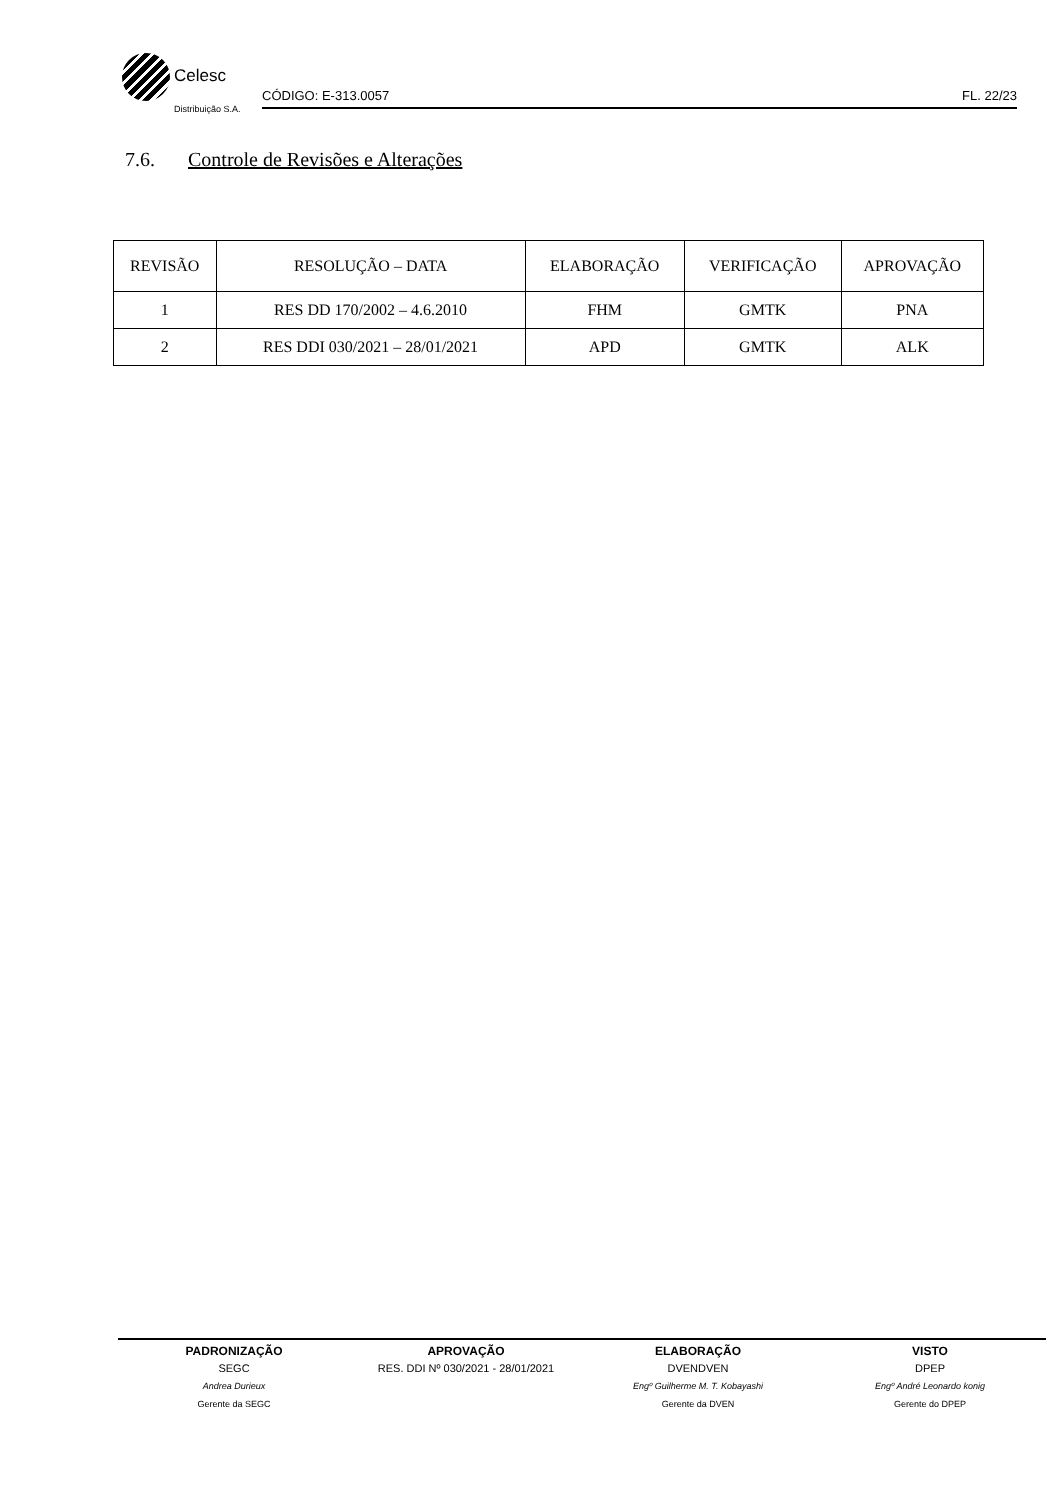Celesc
Distribuição S.A.
CÓDIGO: E-313.0057 FL. 22/23
7.6. Controle de Revisões e Alterações
| REVISÃO | RESOLUÇÃO – DATA | ELABORAÇÃO | VERIFICAÇÃO | APROVAÇÃO |
| --- | --- | --- | --- | --- |
| 1 | RES DD 170/2002 – 4.6.2010 | FHM | GMTK | PNA |
| 2 | RES DDI 030/2021 – 28/01/2021 | APD | GMTK | ALK |
PADRONIZAÇÃO
SEGC
Andrea Durieux
Gerente da SEGC
APROVAÇÃO
RES. DDI Nº 030/2021 - 28/01/2021
ELABORAÇÃO
DVENDVEN
Engº Guilherme M. T. Kobayashi
Gerente da DVEN
VISTO
DPEP
Engº André Leonardo konig
Gerente do DPEP